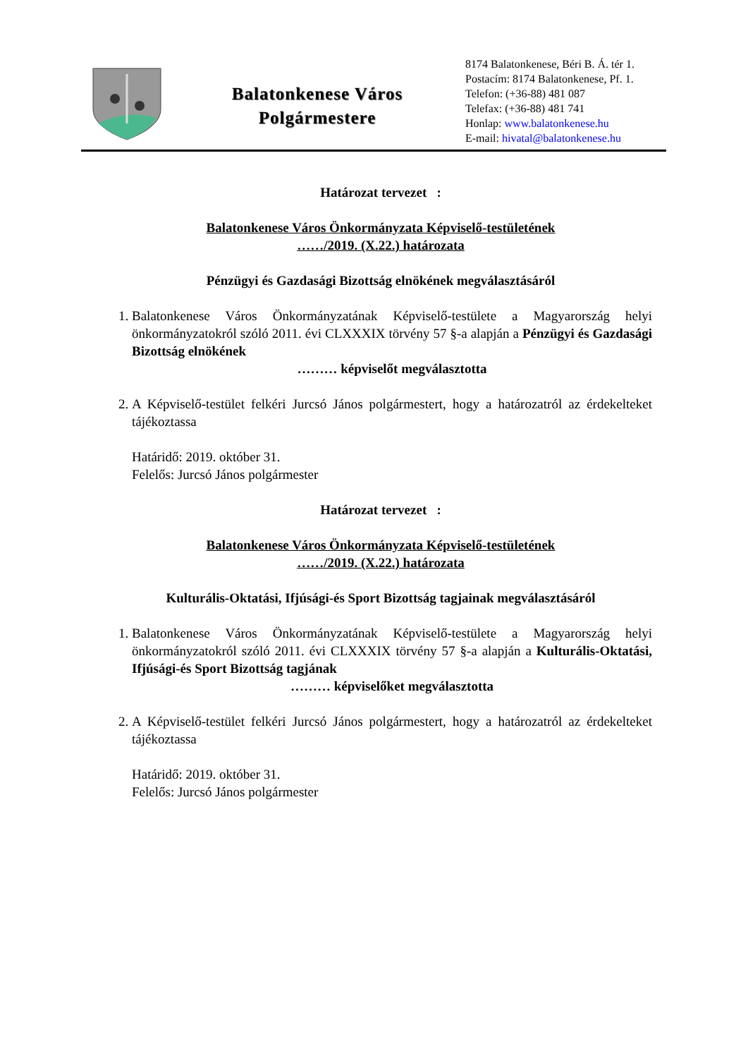Balatonkenese Város
Polgármestere
8174 Balatonkenese, Béri B. Á. tér 1.
Postacím: 8174 Balatonkenese, Pf. 1.
Telefon: (+36-88) 481 087
Telefax: (+36-88) 481 741
Honlap: www.balatonkenese.hu
E-mail: hivatal@balatonkenese.hu
Határozat tervezet :
Balatonkenese Város Önkormányzata Képviselő-testületének
……/2019. (X.22.) határozata
Pénzügyi és Gazdasági Bizottság elnökének megválasztásáról
1. Balatonkenese Város Önkormányzatának Képviselő-testülete a Magyarország helyi önkormányzatokról szóló 2011. évi CLXXXIX törvény 57 §-a alapján a Pénzügyi és Gazdasági Bizottság elnökének
……… képviselőt megválasztotta
2. A Képviselő-testület felkéri Jurcsó János polgármestert, hogy a határozatról az érdekelteket tájékoztassa
Határidő: 2019. október 31.
Felelős: Jurcsó János polgármester
Határozat tervezet :
Balatonkenese Város Önkormányzata Képviselő-testületének
……/2019. (X.22.) határozata
Kulturális-Oktatási, Ifjúsági-és Sport Bizottság tagjainak megválasztásáról
1. Balatonkenese Város Önkormányzatának Képviselő-testülete a Magyarország helyi önkormányzatokról szóló 2011. évi CLXXXIX törvény 57 §-a alapján a Kulturális-Oktatási, Ifjúsági-és Sport Bizottság tagjának
……… képviselőket megválasztotta
2. A Képviselő-testület felkéri Jurcsó János polgármestert, hogy a határozatról az érdekelteket tájékoztassa
Határidő: 2019. október 31.
Felelős: Jurcsó János polgármester